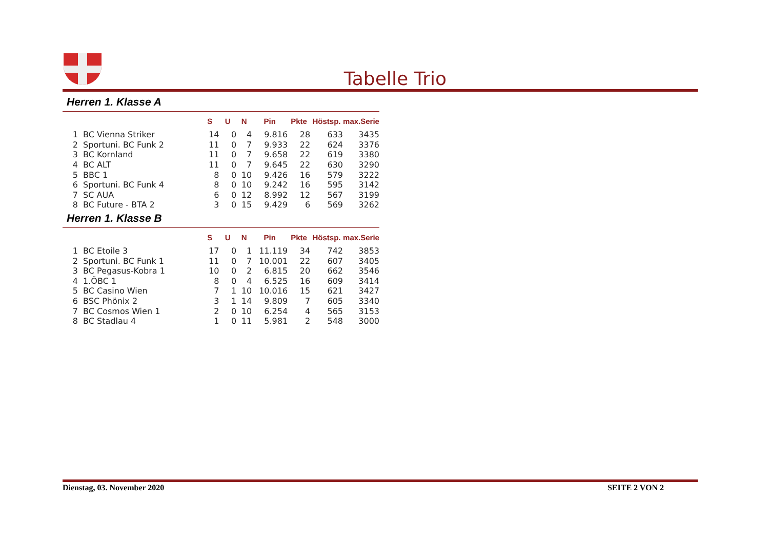Tabelle Trio
Herren 1. Klasse A
| | | S | U | N | Pin | Pkte | Höstsp. | max.Serie |
| --- | --- | --- | --- | --- | --- | --- | --- | --- |
| 1 | BC Vienna Striker | 14 | 0 | 4 | 9.816 | 28 | 633 | 3435 |
| 2 | Sportuni. BC Funk 2 | 11 | 0 | 7 | 9.933 | 22 | 624 | 3376 |
| 3 | BC Kornland | 11 | 0 | 7 | 9.658 | 22 | 619 | 3380 |
| 4 | BC ALT | 11 | 0 | 7 | 9.645 | 22 | 630 | 3290 |
| 5 | BBC 1 | 8 | 0 | 10 | 9.426 | 16 | 579 | 3222 |
| 6 | Sportuni. BC Funk 4 | 8 | 0 | 10 | 9.242 | 16 | 595 | 3142 |
| 7 | SC AUA | 6 | 0 | 12 | 8.992 | 12 | 567 | 3199 |
| 8 | BC Future - BTA 2 | 3 | 0 | 15 | 9.429 | 6 | 569 | 3262 |
Herren 1. Klasse B
| | | S | U | N | Pin | Pkte | Höstsp. | max.Serie |
| --- | --- | --- | --- | --- | --- | --- | --- | --- |
| 1 | BC Etoile 3 | 17 | 0 | 1 | 11.119 | 34 | 742 | 3853 |
| 2 | Sportuni. BC Funk 1 | 11 | 0 | 7 | 10.001 | 22 | 607 | 3405 |
| 3 | BC Pegasus-Kobra 1 | 10 | 0 | 2 | 6.815 | 20 | 662 | 3546 |
| 4 | 1.ÖBC 1 | 8 | 0 | 4 | 6.525 | 16 | 609 | 3414 |
| 5 | BC Casino Wien | 7 | 1 | 10 | 10.016 | 15 | 621 | 3427 |
| 6 | BSC Phönix 2 | 3 | 1 | 14 | 9.809 | 7 | 605 | 3340 |
| 7 | BC Cosmos Wien 1 | 2 | 0 | 10 | 6.254 | 4 | 565 | 3153 |
| 8 | BC Stadlau 4 | 1 | 0 | 11 | 5.981 | 2 | 548 | 3000 |
Dienstag, 03. November 2020 SEITE 2 VON 2